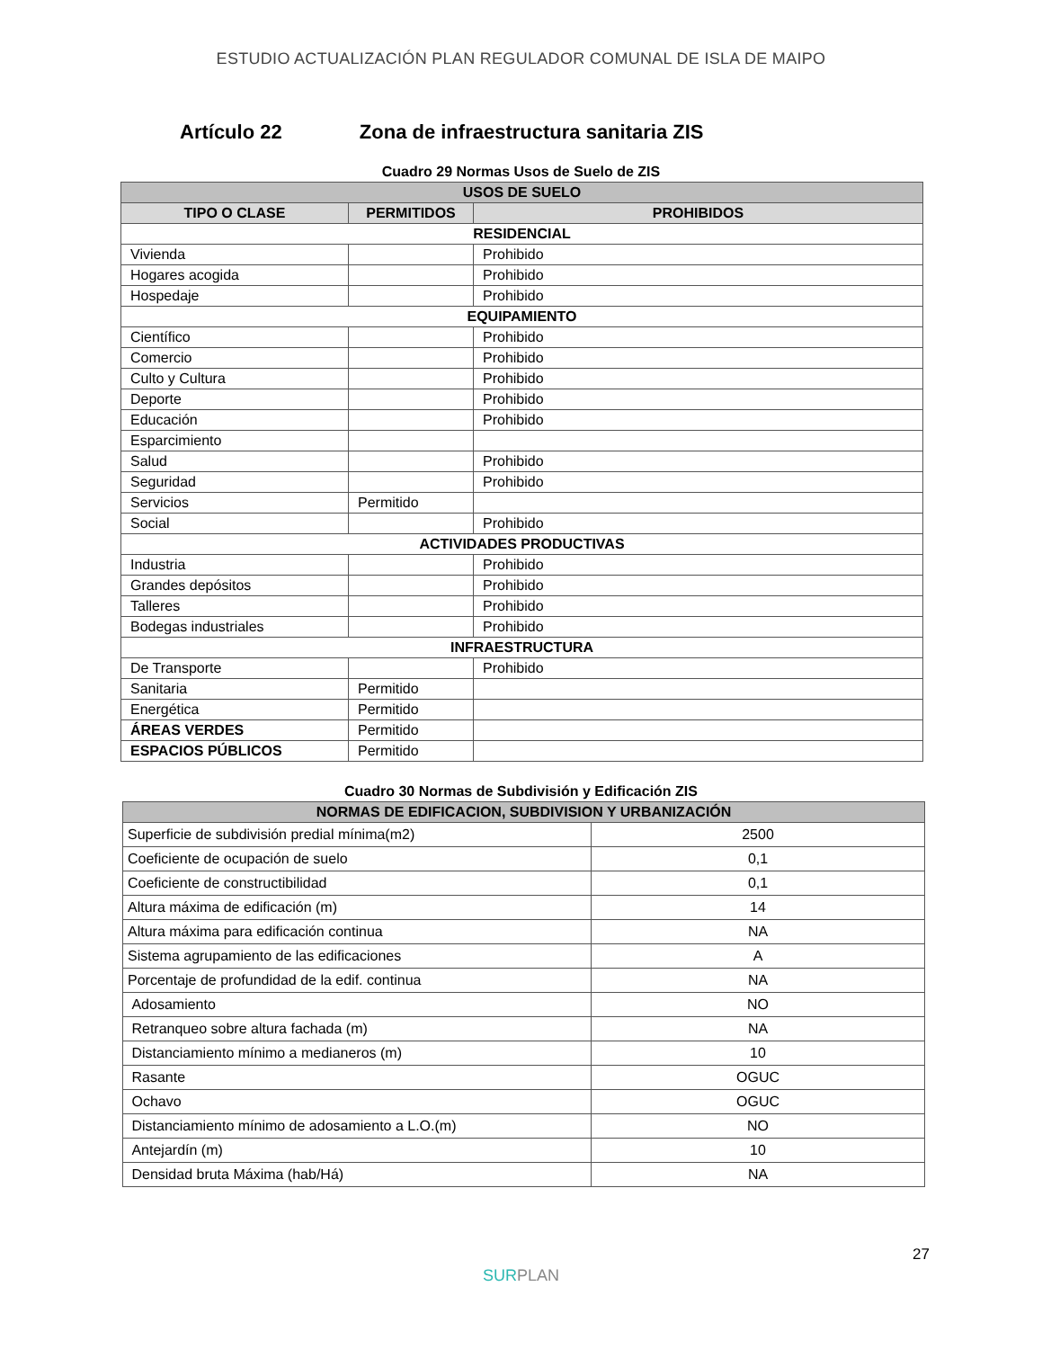ESTUDIO ACTUALIZACIÓN PLAN REGULADOR COMUNAL DE ISLA DE MAIPO
Artículo 22 Zona de infraestructura sanitaria ZIS
Cuadro 29 Normas Usos de Suelo de ZIS
| USOS DE SUELO | | |
| --- | --- | --- |
| TIPO O CLASE | PERMITIDOS | PROHIBIDOS |
| RESIDENCIAL | | |
| Vivienda | | Prohibido |
| Hogares acogida | | Prohibido |
| Hospedaje | | Prohibido |
| EQUIPAMIENTO | | |
| Científico | | Prohibido |
| Comercio | | Prohibido |
| Culto y Cultura | | Prohibido |
| Deporte | | Prohibido |
| Educación | | Prohibido |
| Esparcimiento | | |
| Salud | | Prohibido |
| Seguridad | | Prohibido |
| Servicios | Permitido | |
| Social | | Prohibido |
| ACTIVIDADES PRODUCTIVAS | | |
| Industria | | Prohibido |
| Grandes depósitos | | Prohibido |
| Talleres | | Prohibido |
| Bodegas industriales | | Prohibido |
| INFRAESTRUCTURA | | |
| De Transporte | | Prohibido |
| Sanitaria | Permitido | |
| Energética | Permitido | |
| ÁREAS VERDES | Permitido | |
| ESPACIOS PÚBLICOS | Permitido | |
Cuadro 30 Normas de Subdivisión y Edificación ZIS
| NORMAS DE EDIFICACION, SUBDIVISION Y URBANIZACIÓN | |
| --- | --- |
| Superficie de subdivisión predial mínima(m2) | 2500 |
| Coeficiente de ocupación de suelo | 0,1 |
| Coeficiente de constructibilidad | 0,1 |
| Altura máxima de edificación (m) | 14 |
| Altura máxima para edificación continua | NA |
| Sistema agrupamiento de las edificaciones | A |
| Porcentaje de profundidad de la edif. continua | NA |
| Adosamiento | NO |
| Retranqueo sobre altura fachada (m) | NA |
| Distanciamiento mínimo a medianeros (m) | 10 |
| Rasante | OGUC |
| Ochavo | OGUC |
| Distanciamiento mínimo de adosamiento a L.O.(m) | NO |
| Antejardín (m) | 10 |
| Densidad bruta Máxima (hab/Há) | NA |
27
SURPLAN